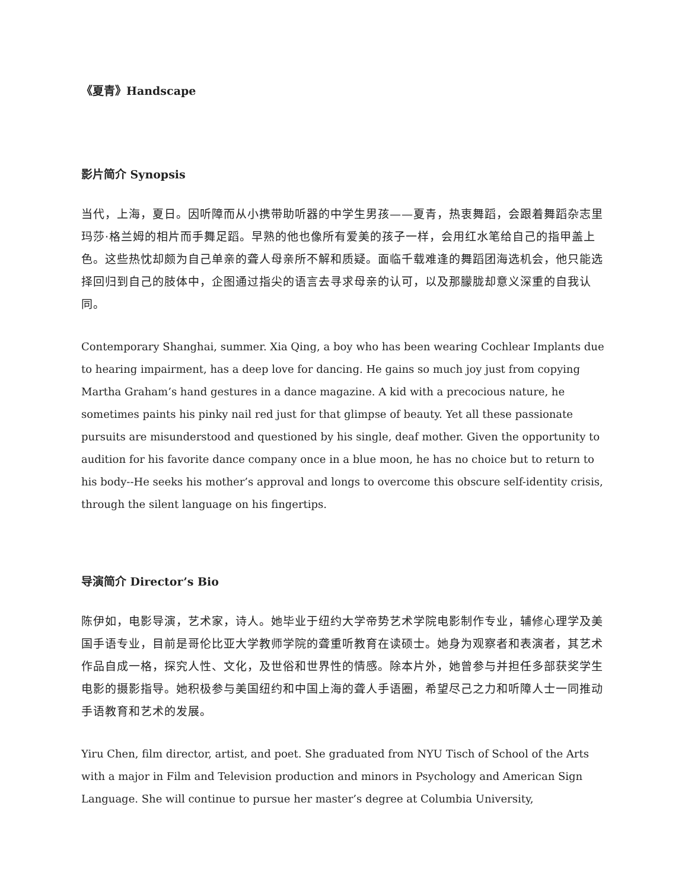《夏青》Handscape
影片简介 Synopsis
当代，上海，夏日。因听障而从小携带助听器的中学生男孩——夏青，热衷舞蹈，会跟着舞蹈杂志里玛莎·格兰姆的相片而手舞足蹈。早熟的他也像所有爱美的孩子一样，会用红水笔给自己的指甲盖上色。这些热忱却颇为自己单亲的聋人母亲所不解和质疑。面临千载难逢的舞蹈团海选机会，他只能选择回归到自己的肢体中，企图通过指尖的语言去寻求母亲的认可，以及那朦胧却意义深重的自我认同。
Contemporary Shanghai, summer. Xia Qing, a boy who has been wearing Cochlear Implants due to hearing impairment, has a deep love for dancing. He gains so much joy just from copying Martha Graham’s hand gestures in a dance magazine. A kid with a precocious nature, he sometimes paints his pinky nail red just for that glimpse of beauty. Yet all these passionate pursuits are misunderstood and questioned by his single, deaf mother. Given the opportunity to audition for his favorite dance company once in a blue moon, he has no choice but to return to his body--He seeks his mother’s approval and longs to overcome this obscure self-identity crisis, through the silent language on his fingertips.
导演简介 Director’s Bio
陈伊如，电影导演，艺术家，诗人。她毕业于纽约大学帝势艺术学院电影制作专业，辅修心理学及美国手语专业，目前是哥伦比亚大学教师学院的聋重听教育在读硕士。她身为观察者和表演者，其艺术作品自成一格，探究人性、文化，及世俗和世界性的情感。除本片外，她曾参与并担任多部获奖学生电影的摄影指导。她积极参与美国纽约和中国上海的聋人手语圈，希望尽己之力和听障人士一同推动手语教育和艺术的发展。
Yiru Chen, film director, artist, and poet. She graduated from NYU Tisch of School of the Arts with a major in Film and Television production and minors in Psychology and American Sign Language. She will continue to pursue her master’s degree at Columbia University,